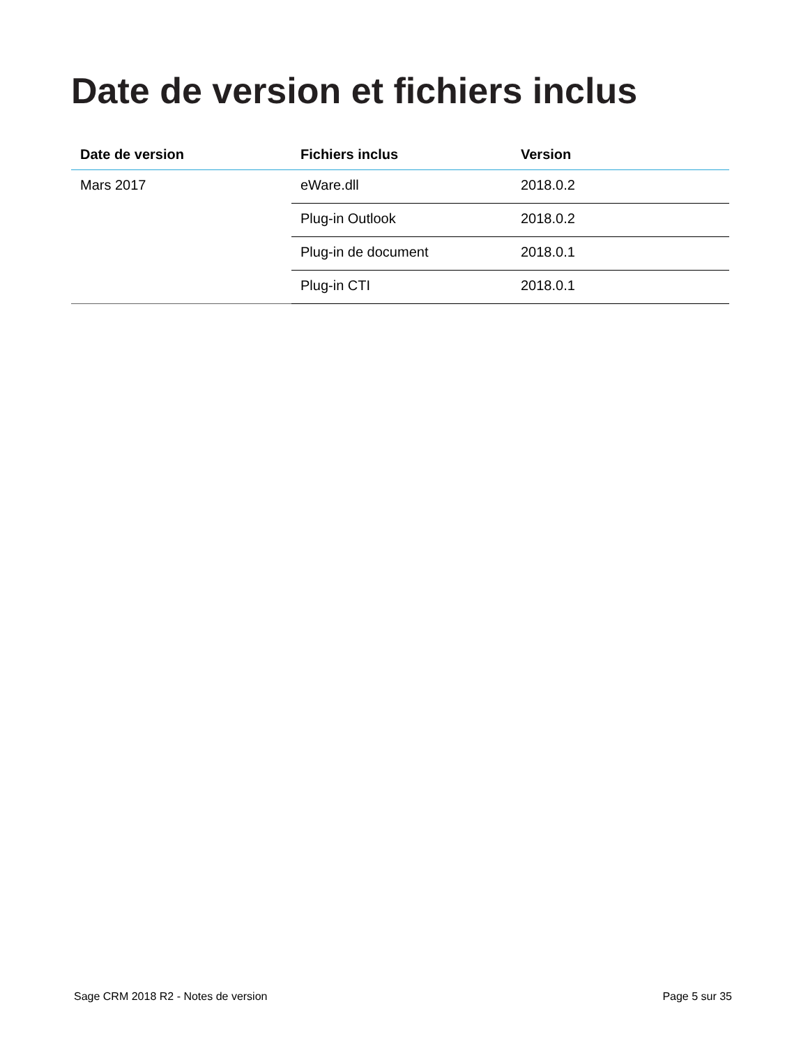Date de version et fichiers inclus
| Date de version | Fichiers inclus | Version |
| --- | --- | --- |
| Mars 2017 | eWare.dll | 2018.0.2 |
| | Plug-in Outlook | 2018.0.2 |
| | Plug-in de document | 2018.0.1 |
| | Plug-in CTI | 2018.0.1 |
Sage CRM 2018 R2 - Notes de version Page 5 sur 35